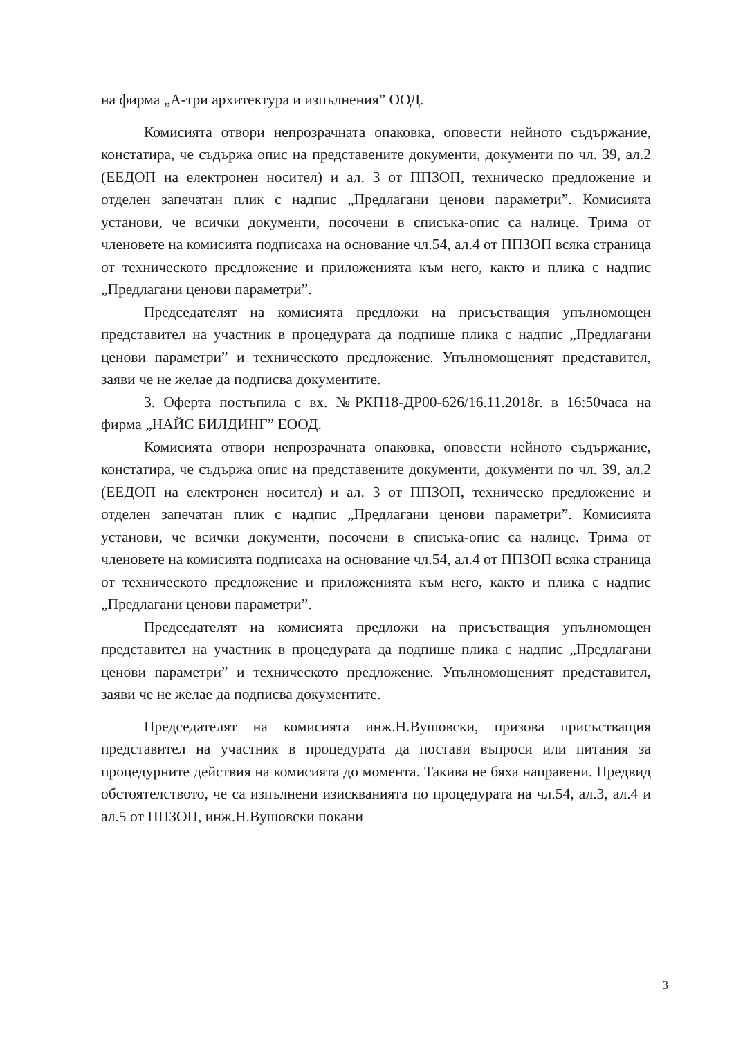на фирма „А-три архитектура и изпълнения” ООД.
Комисията отвори непрозрачната опаковка, оповести нейното съдържание, констатира, че съдържа опис на представените документи, документи по чл. 39, ал.2 (ЕЕДОП на електронен носител) и ал. 3 от ППЗОП, техническо предложение и отделен запечатан плик с надпис „Предлагани ценови параметри”. Комисията установи, че всички документи, посочени в списъка-опис са налице. Трима от членовете на комисията подписаха на основание чл.54, ал.4 от ППЗОП всяка страница от техническото предложение и приложенията към него, както и плика с надпис „Предлагани ценови параметри”.
Председателят на комисията предложи на присъстващия упълномощен представител на участник в процедурата да подпише плика с надпис „Предлагани ценови параметри” и техническото предложение. Упълномощеният представител, заяви че не желае да подписва документите.
3. Оферта постъпила с вх. №РКП18-ДР00-626/16.11.2018г. в 16:50часа на фирма „НАЙС БИЛДИНГ” ЕООД.
Комисията отвори непрозрачната опаковка, оповести нейното съдържание, констатира, че съдържа опис на представените документи, документи по чл. 39, ал.2 (ЕЕДОП на електронен носител) и ал. 3 от ППЗОП, техническо предложение и отделен запечатан плик с надпис „Предлагани ценови параметри”. Комисията установи, че всички документи, посочени в списъка-опис са налице. Трима от членовете на комисията подписаха на основание чл.54, ал.4 от ППЗОП всяка страница от техническото предложение и приложенията към него, както и плика с надпис „Предлагани ценови параметри”.
Председателят на комисията предложи на присъстващия упълномощен представител на участник в процедурата да подпише плика с надпис „Предлагани ценови параметри” и техническото предложение. Упълномощеният представител, заяви че не желае да подписва документите.
Председателят на комисията инж.Н.Вушовски, призова присъстващия представител на участник в процедурата да постави въпроси или питания за процедурните действия на комисията до момента. Такива не бяха направени. Предвид обстоятелството, че са изпълнени изискванията по процедурата на чл.54, ал.3, ал.4 и ал.5 от ППЗОП, инж.Н.Вушовски покани
3